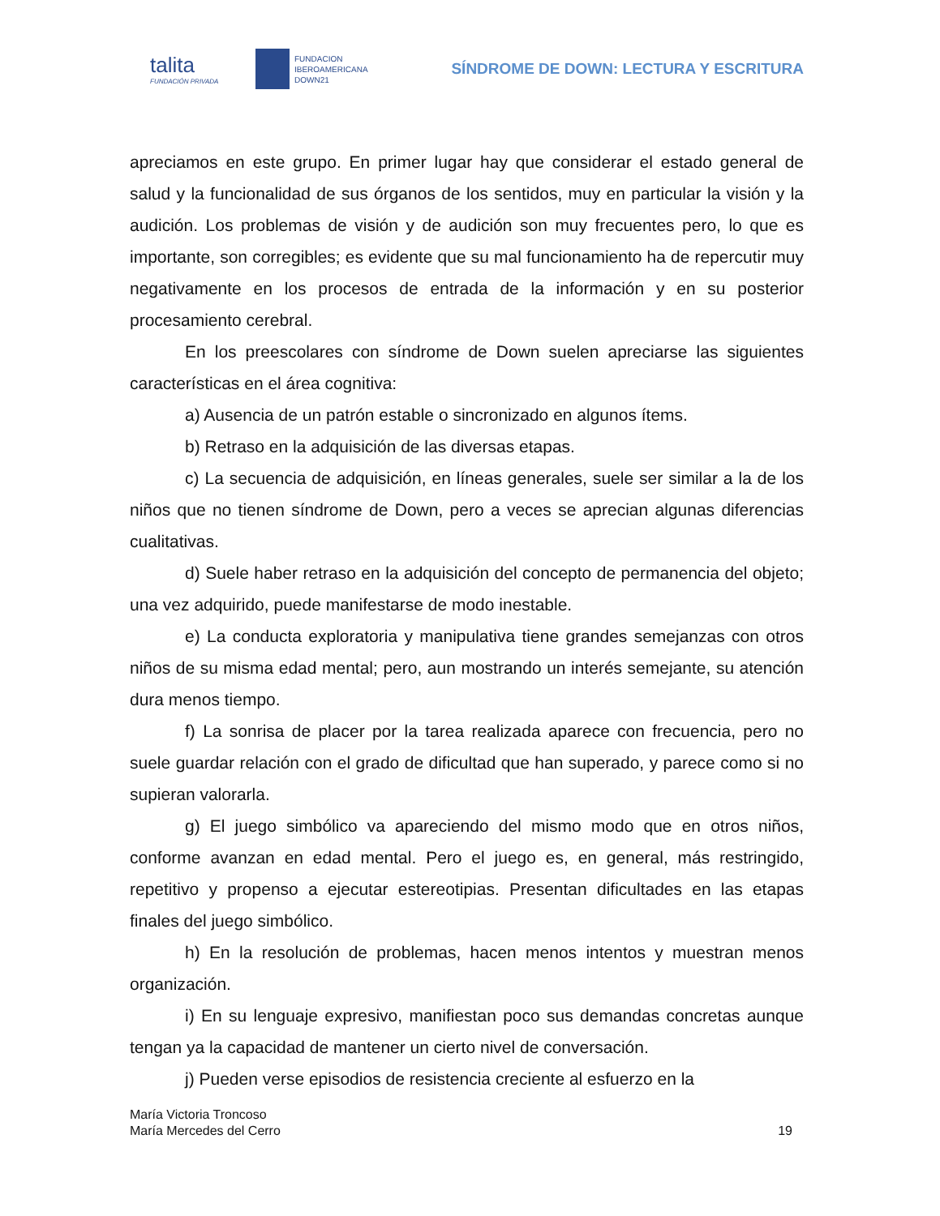talita
FUNDACIÓN PRIVADA
FUNDACION
IBEROAMERICANA
DOWN21
SÍNDROME DE DOWN: LECTURA Y ESCRITURA
apreciamos en este grupo. En primer lugar hay que considerar el estado general de salud y la funcionalidad de sus órganos de los sentidos, muy en particular la visión y la audición. Los problemas de visión y de audición son muy frecuentes pero, lo que es importante, son corregibles; es evidente que su mal funcionamiento ha de repercutir muy negativamente en los procesos de entrada de la información y en su posterior procesamiento cerebral.
En los preescolares con síndrome de Down suelen apreciarse las siguientes características en el área cognitiva:
a) Ausencia de un patrón estable o sincronizado en algunos ítems.
b) Retraso en la adquisición de las diversas etapas.
c) La secuencia de adquisición, en líneas generales, suele ser similar a la de los niños que no tienen síndrome de Down, pero a veces se aprecian algunas diferencias cualitativas.
d) Suele haber retraso en la adquisición del concepto de permanencia del objeto; una vez adquirido, puede manifestarse de modo inestable.
e) La conducta exploratoria y manipulativa tiene grandes semejanzas con otros niños de su misma edad mental; pero, aun mostrando un interés semejante, su atención dura menos tiempo.
f) La sonrisa de placer por la tarea realizada aparece con frecuencia, pero no suele guardar relación con el grado de dificultad que han superado, y parece como si no supieran valorarla.
g) El juego simbólico va apareciendo del mismo modo que en otros niños, conforme avanzan en edad mental. Pero el juego es, en general, más restringido, repetitivo y propenso a ejecutar estereotipias. Presentan dificultades en las etapas finales del juego simbólico.
h) En la resolución de problemas, hacen menos intentos y muestran menos organización.
i) En su lenguaje expresivo, manifiestan poco sus demandas concretas aunque tengan ya la capacidad de mantener un cierto nivel de conversación.
j) Pueden verse episodios de resistencia creciente al esfuerzo en la
María Victoria Troncoso
María Mercedes del Cerro
19